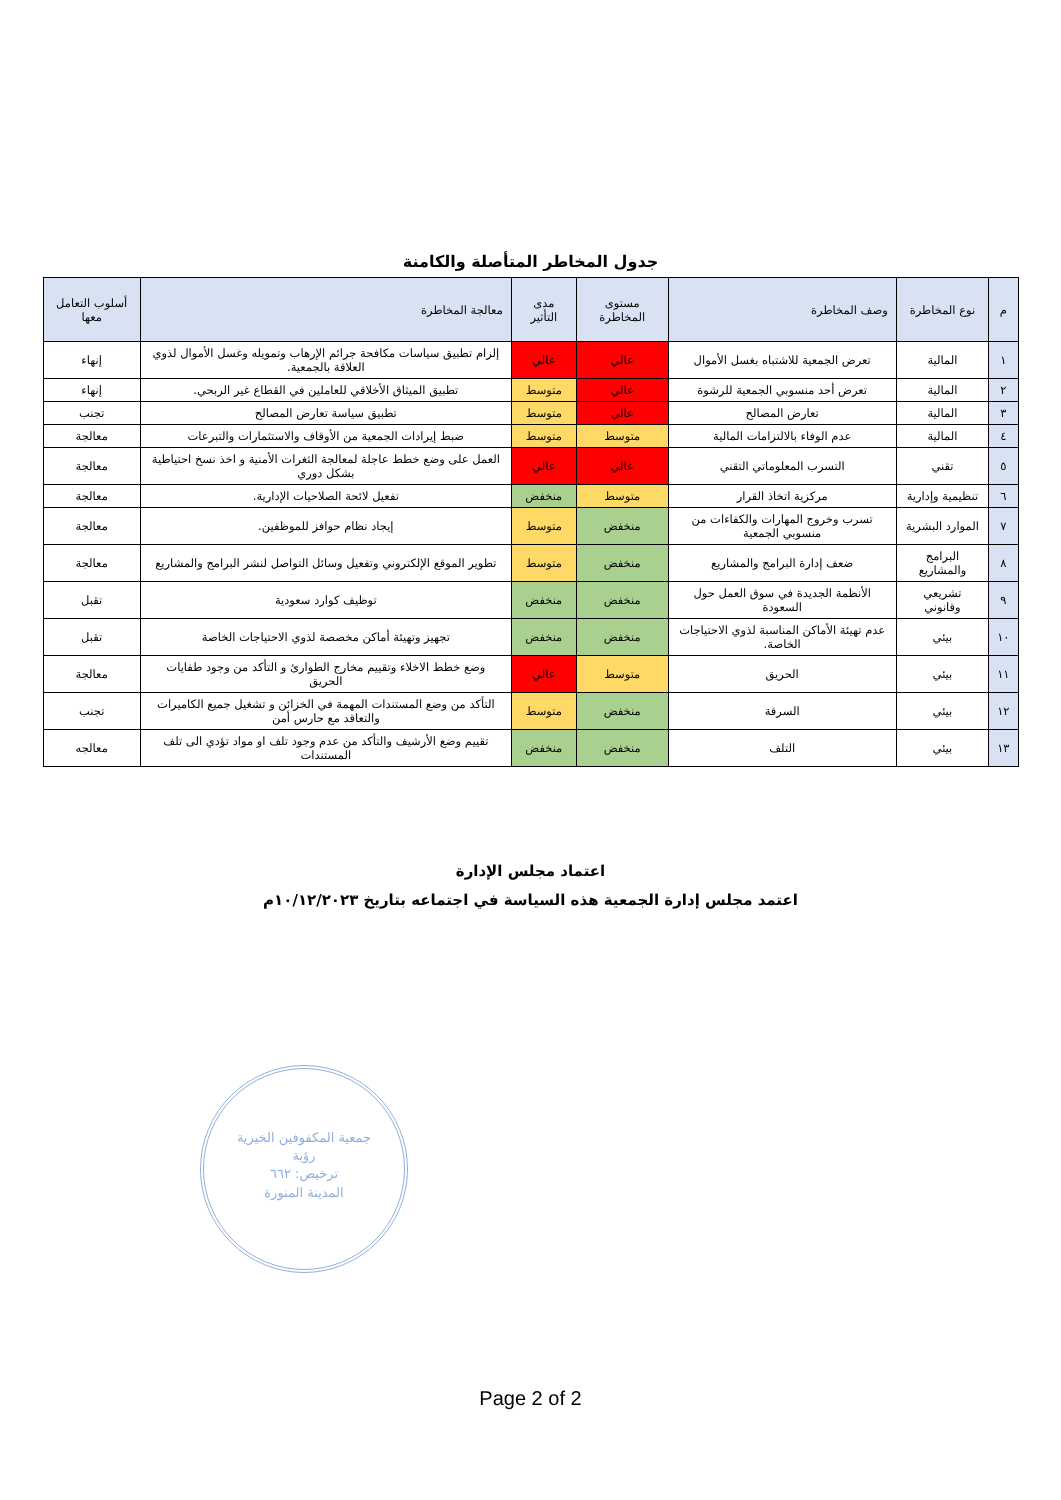جدول المخاطر المتأصلة والكامنة
| م | نوع المخاطرة | وصف المخاطرة | مستوى المخاطرة | مدى التأثير | معالجة المخاطرة | أسلوب التعامل معها |
| --- | --- | --- | --- | --- | --- | --- |
| ١ | المالية | تعرض الجمعية للاشتباه بغسل الأموال | عالي | عالي | إلزام تطبيق سياسات مكافحة جرائم الإرهاب وتمويله وغسل الأموال لذوي العلاقة بالجمعية. | إنهاء |
| ٢ | المالية | تعرض أحد منسوبي الجمعية للرشوة | عالي | متوسط | تطبيق الميثاق الأخلاقي للعاملين في القطاع غير الربحي. | إنهاء |
| ٣ | المالية | تعارض المصالح | عالي | متوسط | تطبيق سياسة تعارض المصالح | تجنب |
| ٤ | المالية | عدم الوفاء بالالتزامات المالية | متوسط | متوسط | ضبط إيرادات الجمعية من الأوقاف والاستثمارات والتبرعات | معالجة |
| ٥ | تقني | التسرب المعلوماتي التقني | عالي | عالي | العمل على وضع خطط عاجلة لمعالجة الثغرات الأمنية و اخذ نسخ احتياطية بشكل دوري | معالجة |
| ٦ | تنظيمية وإدارية | مركزية اتخاذ القرار | متوسط | منخفض | تفعيل لائحة الصلاحيات الإدارية. | معالجة |
| ٧ | الموارد البشرية | تسرب وخروج المهارات والكفاءات من منسوبي الجمعية | منخفض | متوسط | إيجاد نظام حوافز للموظفين. | معالجة |
| ٨ | البرامج والمشاريع | ضعف إدارة البرامج والمشاريع | منخفض | متوسط | تطوير الموقع الإلكتروني وتفعيل وسائل التواصل لنشر البرامج والمشاريع | معالجة |
| ٩ | تشريعي وقانوني | الأنظمة الجديدة في سوق العمل حول السعودة | منخفض | منخفض | توظيف كوارد سعودية | تقبل |
| ١٠ | بيئي | عدم تهيئة الأماكن المناسبة لذوي الاحتياجات الخاصة. | منخفض | منخفض | تجهيز وتهيئة أماكن مخصصة لذوي الاحتياجات الخاصة | تقبل |
| ١١ | بيئي | الحريق | متوسط | عالي | وضع خطط الاخلاء وتقييم مخارج الطوارئ و التأكد من وجود طفايات الحريق | معالجة |
| ١٢ | بيئي | السرقة | منخفض | متوسط | التأكد من وضع المستندات المهمة في الخزائن و تشغيل جميع الكاميرات والتعاقد مع حارس أمن | تجنب |
| ١٣ | بيئي | التلف | منخفض | منخفض | تقييم وضع الأرشيف والتأكد من عدم وجود تلف او مواد تؤدي الى تلف المستندات | معالجه |
اعتماد مجلس الإدارة
اعتمد مجلس إدارة الجمعية هذه السياسة في اجتماعه بتاريخ ١٠/١٢/٢٠٢٣م
جمعية المكفوفين الخيرية
رؤية
ترخيص: ٦٦٢
المدينة المنورة
Page 2 of 2